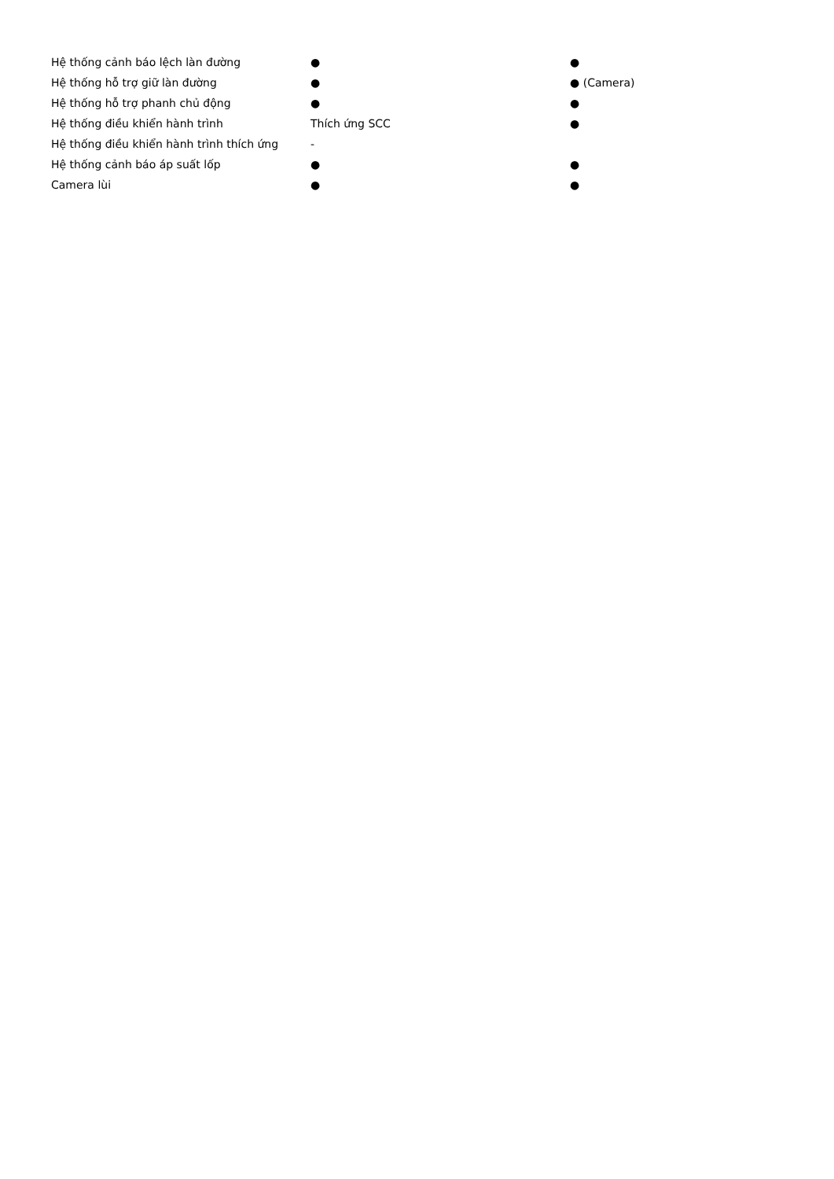| Hệ thống cảnh báo lệch làn đường | ● | ● |
| Hệ thống hỗ trợ giữ làn đường | ● | ● (Camera) |
| Hệ thống hỗ trợ phanh chủ động | ● | ● |
| Hệ thống điều khiển hành trình | Thích ứng SCC | ● |
| Hệ thống điều khiển hành trình thích ứng | - | |
| Hệ thống cảnh báo áp suất lốp | ● | ● |
| Camera lùi | ● | ● |